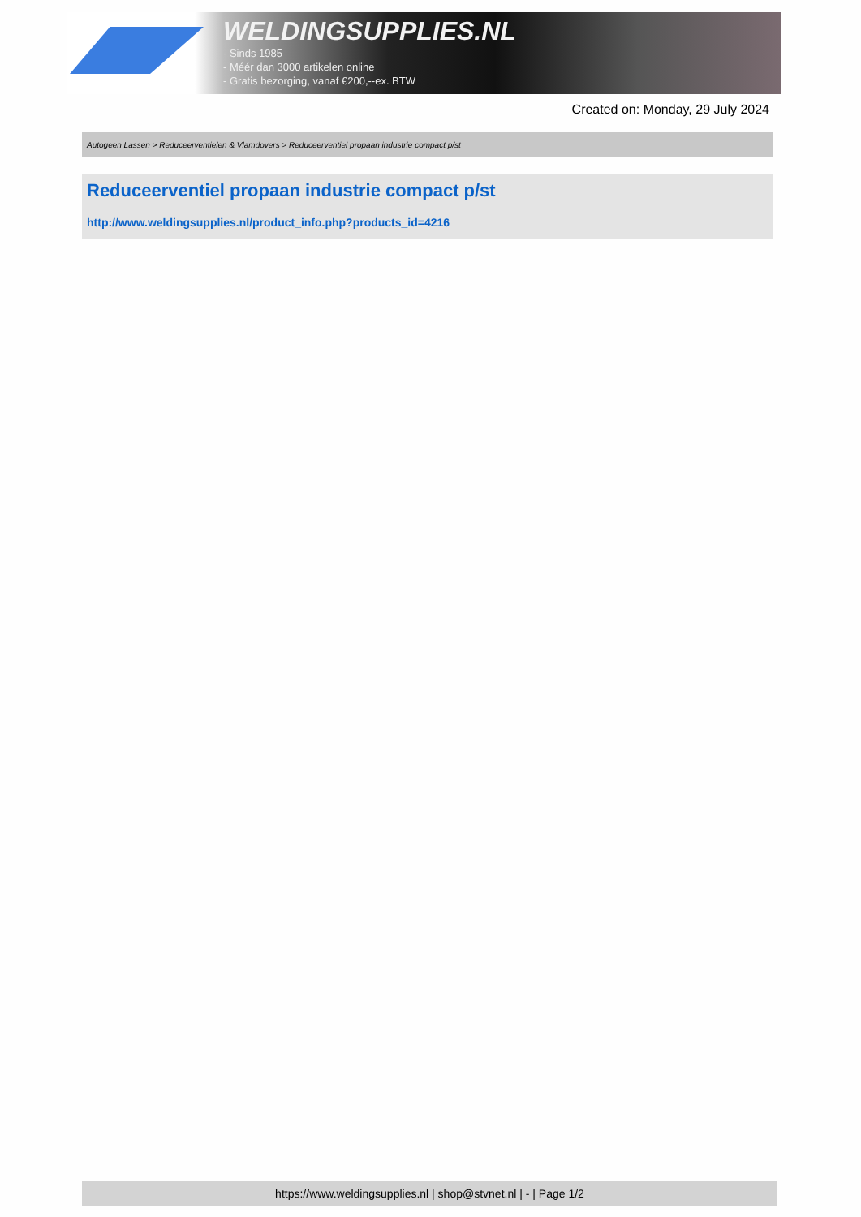WELDINGSUPPLIES.NL
- Sinds 1985
- Méér dan 3000 artikelen online
- Gratis bezorging, vanaf €200,--ex. BTW
Created on: Monday, 29 July 2024
Autogeen Lassen > Reduceerventielen & Vlamdovers > Reduceerventiel propaan industrie compact p/st
Reduceerventiel propaan industrie compact p/st
http://www.weldingsupplies.nl/product_info.php?products_id=4216
https://www.weldingsupplies.nl | shop@stvnet.nl | - | Page 1/2